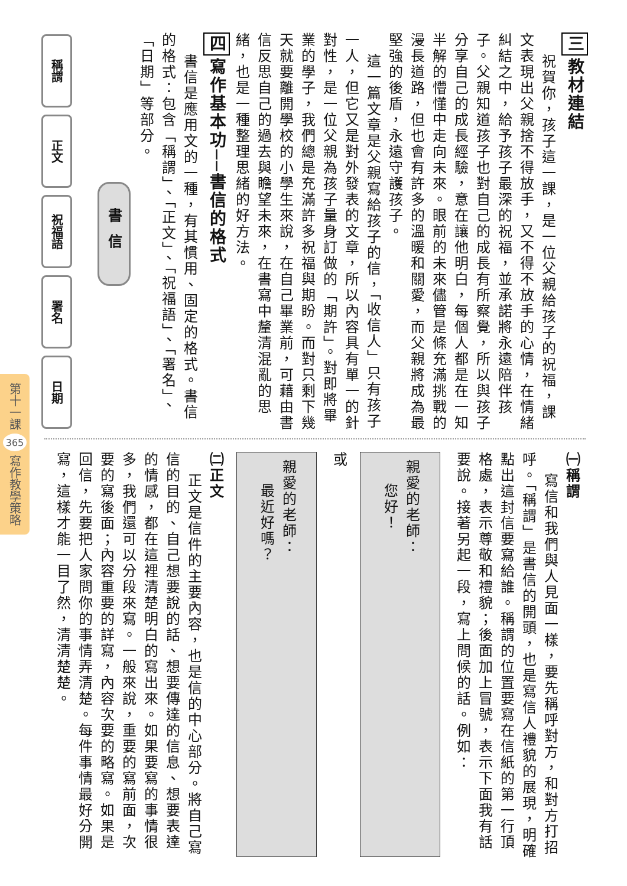三教材連結
祝賀你，孩子這一課，是一位父親給孩子的祝福，課文表現出父親捨不得放手，又不得不放手的心情，在情緒糾結之中，給予孩子最深的祝福，並承諾將永遠陪伴孩子。父親知道孩子也對自己的成長有所察覺，所以與孩子分享自己的成長經驗，意在讓他明白，每個人都是在一知半解的懵懂中走向未來。眼前的未來儘管是條充滿挑戰的漫長道路，但也會有許多的溫暖和關愛，而父親將成為最堅強的後盾，永遠守護孩子。
這一篇文章是父親寫給孩子的信，「收信人」只有孩子一人，但它又是對外發表的文章，所以內容具有單一的針對性，是一位父親為孩子量身訂做的「期許」。對即將畢業的學子，我們總是充滿許多祝福與期盼。而對只剩下幾天就要離開學校的小學生來說，在自己畢業前，可藉由書信反思自己的過去與瞻望未來，在書寫中釐清混亂的思緒，也是一種整理思緒的好方法。
四寫作基本功──書信的格式
書信是應用文的一種，有其慣用、固定的格式。書信的格式：包含「稱謂」、「正文」、「祝福語」、「署名」、「日期」等部分。
稱謂
正文
祝福語
署名
日期
書信
第十一課 365 寫作教學策略
㈠稱謂
寫信和我們與人見面一樣，要先稱呼對方，和對方打招呼。「稱謂」是書信的開頭，也是寫信人禮貌的展現，明確點出這封信要寫給誰。稱謂的位置要寫在信紙的第一行頂格處，表示尊敬和禮貌；後面加上冒號，表示下面我有話要說。接著另起一段，寫上問候的話。例如：
親愛的老師：
您好！
或
親愛的老師：
最近好嗎？
㈡正文
正文是信件的主要內容，也是信的中心部分。將自己寫信的目的、自己想要說的話、想要傳達的信息、想要表達的情感，都在這裡清楚明白的寫出來。如果要寫的事情很多，我們還可以分段來寫。一般來說，重要的寫前面，次要的寫後面；內容重要的詳寫，內容次要的略寫。如果是回信，先要把人家問你的事情弄清楚。每件事情最好分開寫，這樣才能一目了然，清清楚楚。